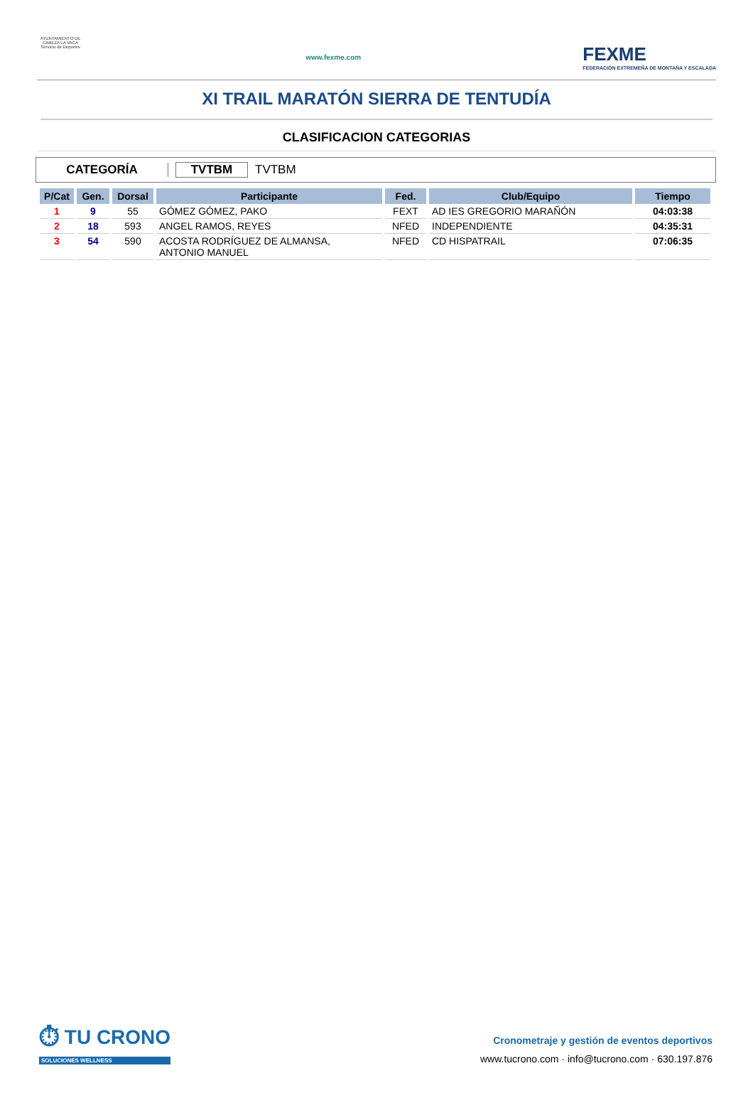AYUNTAMIENTO DE CABEZA LA VACA Servicio de Deportes
www.fexme.com
FEXME
FEDERACIÓN EXTREMEÑA DE MONTAÑA Y ESCALADA
XI TRAIL MARATÓN SIERRA DE TENTUDÍA
CLASIFICACION CATEGORIAS
CATEGORÍA TVTBM TVTBM
| P/Cat | Gen. | Dorsal | Participante | Fed. | Club/Equipo | Tiempo |
| --- | --- | --- | --- | --- | --- | --- |
| 1 | 9 | 55 | GÓMEZ GÓMEZ, PAKO | FEXT | AD IES GREGORIO MARAÑÓN | 04:03:38 |
| 2 | 18 | 593 | ANGEL RAMOS, REYES | NFED | INDEPENDIENTE | 04:35:31 |
| 3 | 54 | 590 | ACOSTA RODRÍGUEZ DE ALMANSA, ANTONIO MANUEL | NFED | CD HISPATRAIL | 07:06:35 |
⏱ TU CRONO
SOLUCIONES WELLNESS
Cronometraje y gestión de eventos deportivos
www.tucrono.com · info@tucrono.com · 630.197.876